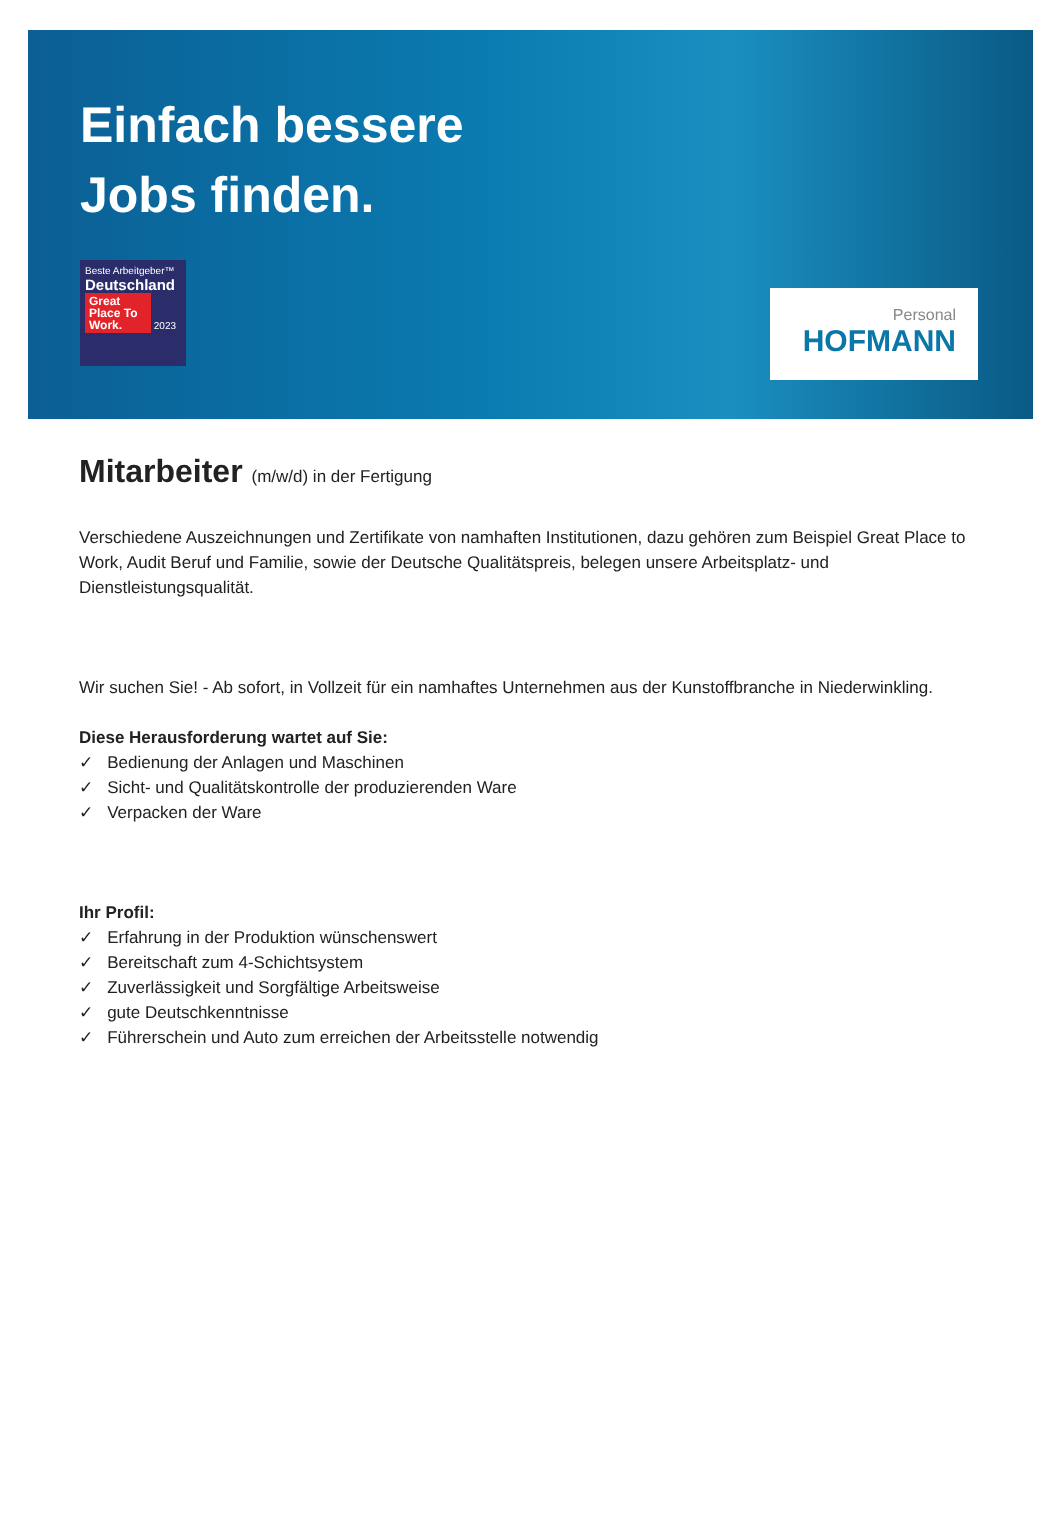Einfach bessere
Jobs finden.
Beste Arbeitgeber™
Deutschland
Great Place To Work. 2023
Personal
HOFMANN
Mitarbeiter (m/w/d) in der Fertigung
Verschiedene Auszeichnungen und Zertifikate von namhaften Institutionen, dazu gehören zum Beispiel Great Place to Work, Audit Beruf und Familie, sowie der Deutsche Qualitätspreis, belegen unsere Arbeitsplatz- und Dienstleistungsqualität.
Wir suchen Sie! - Ab sofort, in Vollzeit für ein namhaftes Unternehmen aus der Kunstoffbranche in Niederwinkling.
Diese Herausforderung wartet auf Sie:
✓ Bedienung der Anlagen und Maschinen
✓ Sicht- und Qualitätskontrolle der produzierenden Ware
✓ Verpacken der Ware
Ihr Profil:
✓ Erfahrung in der Produktion wünschenswert
✓ Bereitschaft zum 4-Schichtsystem
✓ Zuverlässigkeit und Sorgfältige Arbeitsweise
✓ gute Deutschkenntnisse
✓ Führerschein und Auto zum erreichen der Arbeitsstelle notwendig